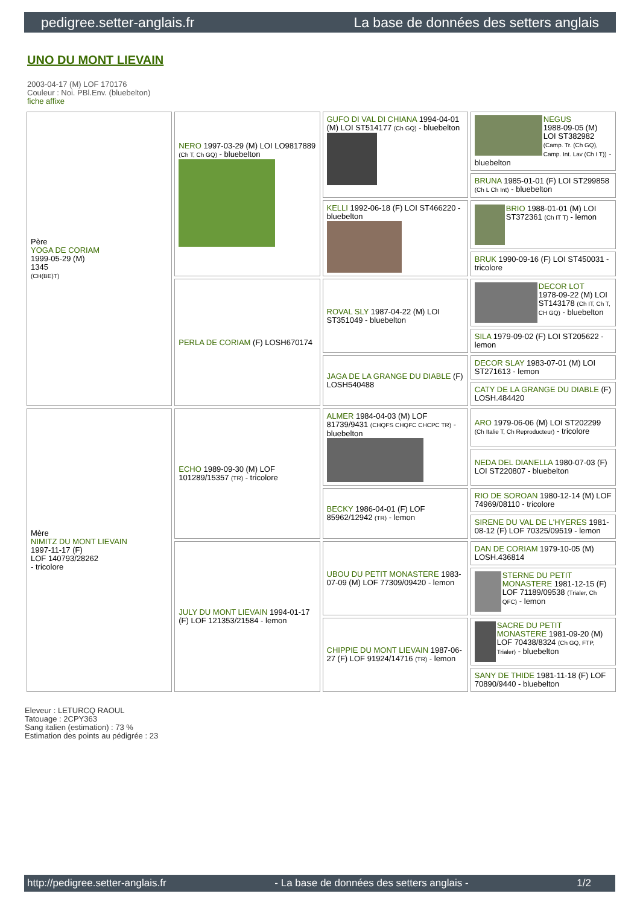pedigree.setter-anglais.fr La base de données des setters anglais
UNO DU MONT LIEVAIN
2003-04-17 (M) LOF 170176
Couleur : Noi. PBl.Env. (bluebelton)
fiche affixe
| Père YOGA DE CORIAM 1999-05-29 (M) 1345 (CH(BE)T) | NERO 1997-03-29 (M) LOI LO9817889 (Ch T, Ch GQ) - bluebelton | GUFO DI VAL DI CHIANA 1994-04-01 (M) LOI ST514177 (Ch GQ) - bluebelton | NEGUS 1988-09-05 (M) LOI ST382982 (Camp. Tr. (Ch GQ), Camp. Int. Lav (Ch I T)) - bluebelton |
| | | | BRUNA 1985-01-01 (F) LOI ST299858 (Ch L Ch Int) - bluebelton |
| | | KELLI 1992-06-18 (F) LOI ST466220 - bluebelton | BRIO 1988-01-01 (M) LOI ST372361 (Ch IT T) - lemon |
| | | | BRUK 1990-09-16 (F) LOI ST450031 - tricolore |
| | PERLA DE CORIAM (F) LOSH670174 | ROVAL SLY 1987-04-22 (M) LOI ST351049 - bluebelton | DECOR LOT 1978-09-22 (M) LOI ST143178 (Ch IT, Ch T, CH GQ) - bluebelton |
| | | | SILA 1979-09-02 (F) LOI ST205622 - lemon |
| | | JAGA DE LA GRANGE DU DIABLE (F) LOSH540488 | DECOR SLAY 1983-07-01 (M) LOI ST271613 - lemon |
| | | | CATY DE LA GRANGE DU DIABLE (F) LOSH.484420 |
| Mère NIMITZ DU MONT LIEVAIN 1997-11-17 (F) LOF 140793/28262 - tricolore | ECHO 1989-09-30 (M) LOF 101289/15357 (TR) - tricolore | ALMER 1984-04-03 (M) LOF 81739/9431 (CHQFS CHQFC CHCPC TR) - bluebelton | ARO 1979-06-06 (M) LOI ST202299 (Ch Italie T, Ch Reproducteur) - tricolore |
| | | | NEDA DEL DIANELLA 1980-07-03 (F) LOI ST220807 - bluebelton |
| | | BECKY 1986-04-01 (F) LOF 85962/12942 (TR) - lemon | RIO DE SOROAN 1980-12-14 (M) LOF 74969/08110 - tricolore |
| | | | SIRENE DU VAL DE L'HYERES 1981-08-12 (F) LOF 70325/09519 - lemon |
| | JULY DU MONT LIEVAIN 1994-01-17 (F) LOF 121353/21584 - lemon | UBOU DU PETIT MONASTERE 1983-07-09 (M) LOF 77309/09420 - lemon | DAN DE CORIAM 1979-10-05 (M) LOSH.436814 |
| | | | STERNE DU PETIT MONASTERE 1981-12-15 (F) LOF 71189/09538 (Trialer, Ch QFC) - lemon |
| | | CHIPPIE DU MONT LIEVAIN 1987-06-27 (F) LOF 91924/14716 (TR) - lemon | SACRE DU PETIT MONASTERE 1981-09-20 (M) LOF 70438/8324 (Ch GQ, FTP, Trialer) - bluebelton |
| | | | SANY DE THIDE 1981-11-18 (F) LOF 70890/9440 - bluebelton |
Eleveur : LETURCQ RAOUL
Tatouage : 2CPY363
Sang italien (estimation) : 73 %
Estimation des points au pédigrée : 23
http://pedigree.setter-anglais.fr - La base de données des setters anglais - 1/2